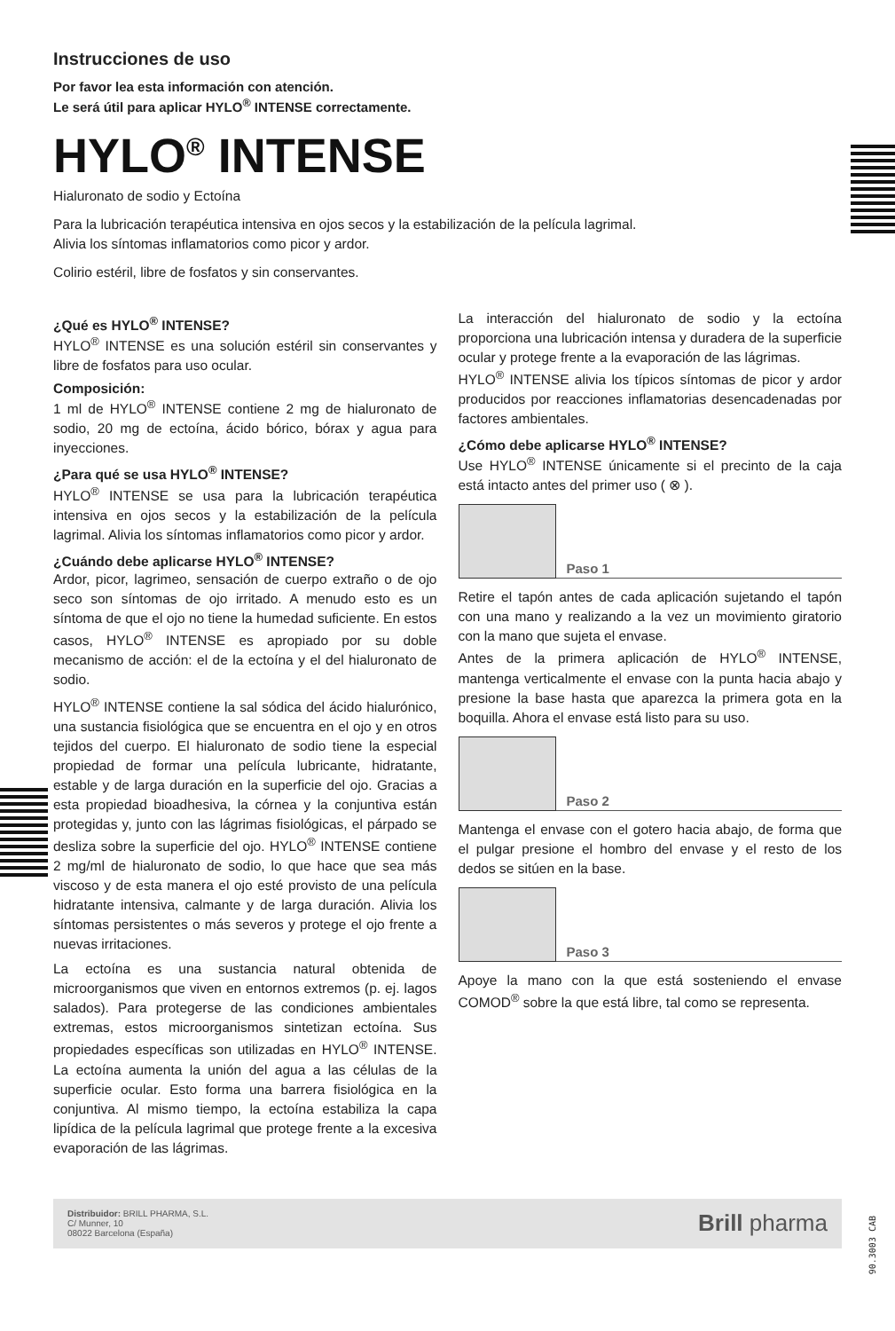Instrucciones de uso
Por favor lea esta información con atención.
Le será útil para aplicar HYLO<sup>®</sup> INTENSE correctamente.
HYLO<sup>®</sup> INTENSE
Hialuronato de sodio y Ectoína
Para la lubricación terapéutica intensiva en ojos secos y la estabilización de la película lagrimal.
Alivia los síntomas inflamatorios como picor y ardor.
Colirio estéril, libre de fosfatos y sin conservantes.
¿Qué es HYLO<sup>®</sup> INTENSE?
HYLO<sup>®</sup> INTENSE es una solución estéril sin conservantes y libre de fosfatos para uso ocular.
Composición:
1 ml de HYLO<sup>®</sup> INTENSE contiene 2 mg de hialuronato de sodio, 20 mg de ectoína, ácido bórico, bórax y agua para inyecciones.
¿Para qué se usa HYLO<sup>®</sup> INTENSE?
HYLO<sup>®</sup> INTENSE se usa para la lubricación terapéutica intensiva en ojos secos y la estabilización de la película lagrimal. Alivia los síntomas inflamatorios como picor y ardor.
¿Cuándo debe aplicarse HYLO<sup>®</sup> INTENSE?
Ardor, picor, lagrimeo, sensación de cuerpo extraño o de ojo seco son síntomas de ojo irritado. A menudo esto es un síntoma de que el ojo no tiene la humedad suficiente. En estos casos, HYLO<sup>®</sup> INTENSE es apropiado por su doble mecanismo de acción: el de la ectoína y el del hialuronato de sodio.
HYLO<sup>®</sup> INTENSE contiene la sal sódica del ácido hialurónico, una sustancia fisiológica que se encuentra en el ojo y en otros tejidos del cuerpo. El hialuronato de sodio tiene la especial propiedad de formar una película lubricante, hidratante, estable y de larga duración en la superficie del ojo. Gracias a esta propiedad bioadhesiva, la córnea y la conjuntiva están protegidas y, junto con las lágrimas fisiológicas, el párpado se desliza sobre la superficie del ojo. HYLO<sup>®</sup> INTENSE contiene 2 mg/ml de hialuronato de sodio, lo que hace que sea más viscoso y de esta manera el ojo esté provisto de una película hidratante intensiva, calmante y de larga duración. Alivia los síntomas persistentes o más severos y protege el ojo frente a nuevas irritaciones.
La ectoína es una sustancia natural obtenida de microorganismos que viven en entornos extremos (p. ej. lagos salados). Para protegerse de las condiciones ambientales extremas, estos microorganismos sintetizan ectoína. Sus propiedades específicas son utilizadas en HYLO<sup>®</sup> INTENSE. La ectoína aumenta la unión del agua a las células de la superficie ocular. Esto forma una barrera fisiológica en la conjuntiva. Al mismo tiempo, la ectoína estabiliza la capa lipídica de la película lagrimal que protege frente a la excesiva evaporación de las lágrimas.
La interacción del hialuronato de sodio y la ectoína proporciona una lubricación intensa y duradera de la superficie ocular y protege frente a la evaporación de las lágrimas.
HYLO<sup>®</sup> INTENSE alivia los típicos síntomas de picor y ardor producidos por reacciones inflamatorias desencadenadas por factores ambientales.
¿Cómo debe aplicarse HYLO<sup>®</sup> INTENSE?
Use HYLO<sup>®</sup> INTENSE únicamente si el precinto de la caja está intacto antes del primer uso ( ⊗ ).
Paso 1
Retire el tapón antes de cada aplicación sujetando el tapón con una mano y realizando a la vez un movimiento giratorio con la mano que sujeta el envase.
Antes de la primera aplicación de HYLO<sup>®</sup> INTENSE, mantenga verticalmente el envase con la punta hacia abajo y presione la base hasta que aparezca la primera gota en la boquilla. Ahora el envase está listo para su uso.
Paso 2
Mantenga el envase con el gotero hacia abajo, de forma que el pulgar presione el hombro del envase y el resto de los dedos se sitúen en la base.
Paso 3
Apoye la mano con la que está sosteniendo el envase COMOD<sup>®</sup> sobre la que está libre, tal como se representa.
Distribuidor: BRILL PHARMA, S.L.
C/ Munner, 10
08022 Barcelona (España)
Brill pharma
90.3003 CAB